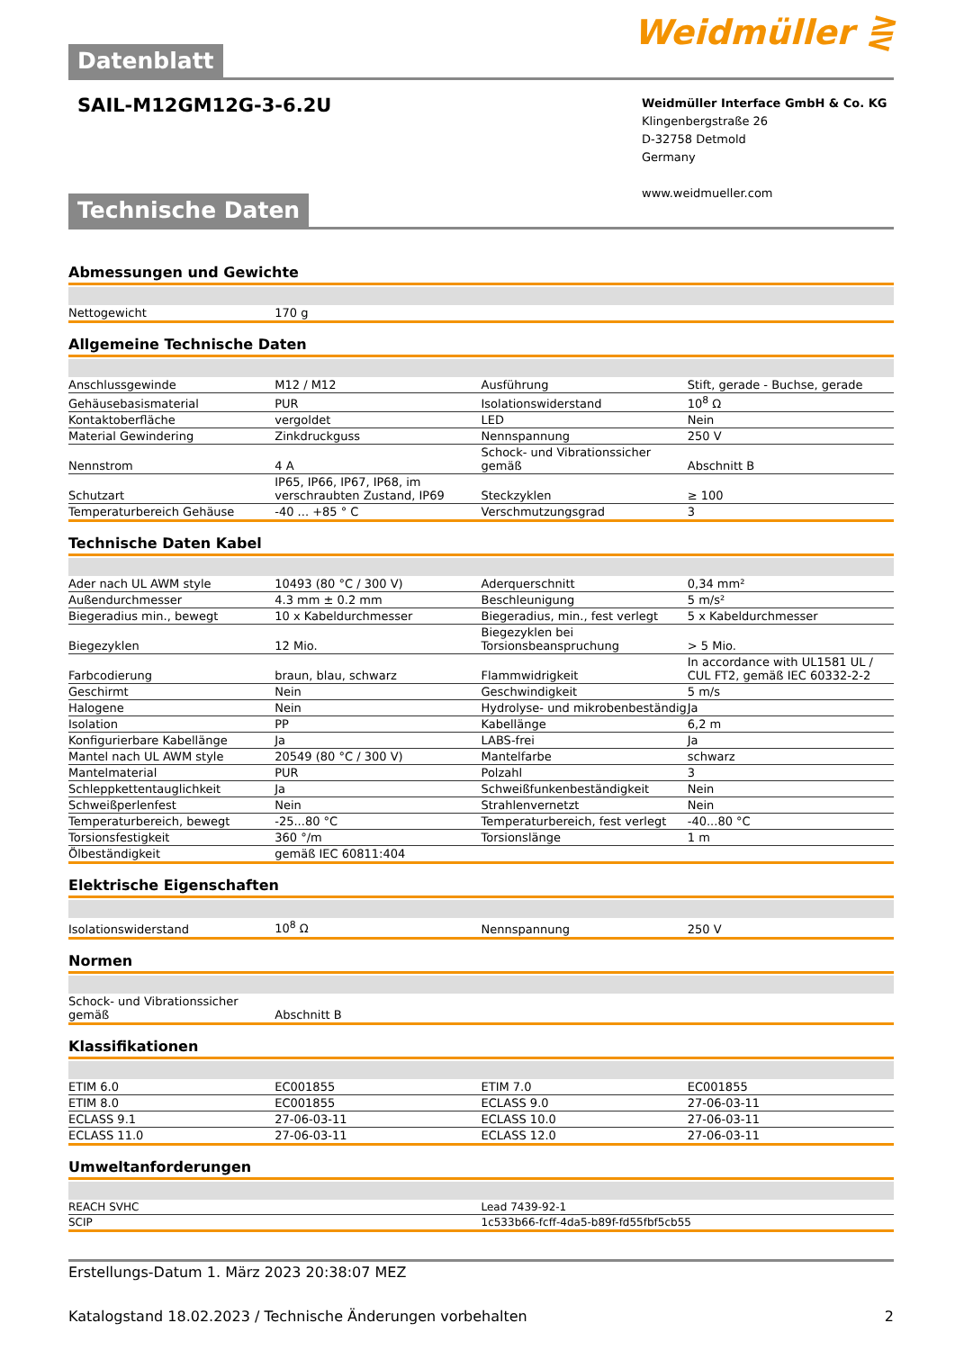Weidmüller ⋛
Datenblatt
SAIL-M12GM12G-3-6.2U
Weidmüller Interface GmbH & Co. KG
Klingenbergstraße 26
D-32758 Detmold
Germany
www.weidmueller.com
Technische Daten
Abmessungen und Gewichte
| Nettogewicht | 170 g | | | |
Allgemeine Technische Daten
| Anschlussgewinde | M12 / M12 | | Ausführung | Stift, gerade - Buchse, gerade |
| Gehäusebasismaterial | PUR | | Isolationswiderstand | 10<sup>8</sup> Ω |
| Kontaktoberfläche | vergoldet | | LED | Nein |
| Material Gewindering | Zinkdruckguss | | Nennspannung | 250 V |
| Nennstrom | 4 A | | Schock- und Vibrationssicher gemäß | Abschnitt B |
| Schutzart | IP65, IP66, IP67, IP68, im verschraubten Zustand, IP69 | | Steckzyklen | ≥ 100 |
| Temperaturbereich Gehäuse | -40 ... +85 ° C | | Verschmutzungsgrad | 3 |
Technische Daten Kabel
| Ader nach UL AWM style | 10493 (80 °C / 300 V) | | Aderquerschnitt | 0,34 mm² |
| Außendurchmesser | 4.3 mm ± 0.2 mm | | Beschleunigung | 5 m/s² |
| Biegeradius min., bewegt | 10 x Kabeldurchmesser | | Biegeradius, min., fest verlegt | 5 x Kabeldurchmesser |
| Biegezyklen | 12 Mio. | | Biegezyklen bei Torsionsbeanspruchung | > 5 Mio. |
| Farbcodierung | braun, blau, schwarz | | Flammwidrigkeit | In accordance with UL1581 UL / CUL FT2, gemäß IEC 60332-2-2 |
| Geschirmt | Nein | | Geschwindigkeit | 5 m/s |
| Halogene | Nein | | Hydrolyse- und mikrobenbeständig | Ja |
| Isolation | PP | | Kabellänge | 6,2 m |
| Konfigurierbare Kabellänge | Ja | | LABS-frei | Ja |
| Mantel nach UL AWM style | 20549 (80 °C / 300 V) | | Mantelfarbe | schwarz |
| Mantelmaterial | PUR | | Polzahl | 3 |
| Schleppkettentauglichkeit | Ja | | Schweißfunkenbeständigkeit | Nein |
| Schweißperlenfest | Nein | | Strahlenvernetzt | Nein |
| Temperaturbereich, bewegt | -25...80 °C | | Temperaturbereich, fest verlegt | -40...80 °C |
| Torsionsfestigkeit | 360 °/m | | Torsionslänge | 1 m |
| Ölbeständigkeit | gemäß IEC 60811:404 | | | |
Elektrische Eigenschaften
| Isolationswiderstand | 10<sup>8</sup> Ω | | Nennspannung | 250 V |
Normen
| Schock- und Vibrationssicher gemäß | Abschnitt B | | | |
Klassifikationen
| ETIM 6.0 | EC001855 | | ETIM 7.0 | EC001855 |
| ETIM 8.0 | EC001855 | | ECLASS 9.0 | 27-06-03-11 |
| ECLASS 9.1 | 27-06-03-11 | | ECLASS 10.0 | 27-06-03-11 |
| ECLASS 11.0 | 27-06-03-11 | | ECLASS 12.0 | 27-06-03-11 |
Umweltanforderungen
| REACH SVHC | Lead 7439-92-1 |
| SCIP | 1c533b66-fcff-4da5-b89f-fd55fbf5cb55 |
Erstellungs-Datum 1. März 2023 20:38:07 MEZ
Katalogstand 18.02.2023 / Technische Änderungen vorbehalten 2